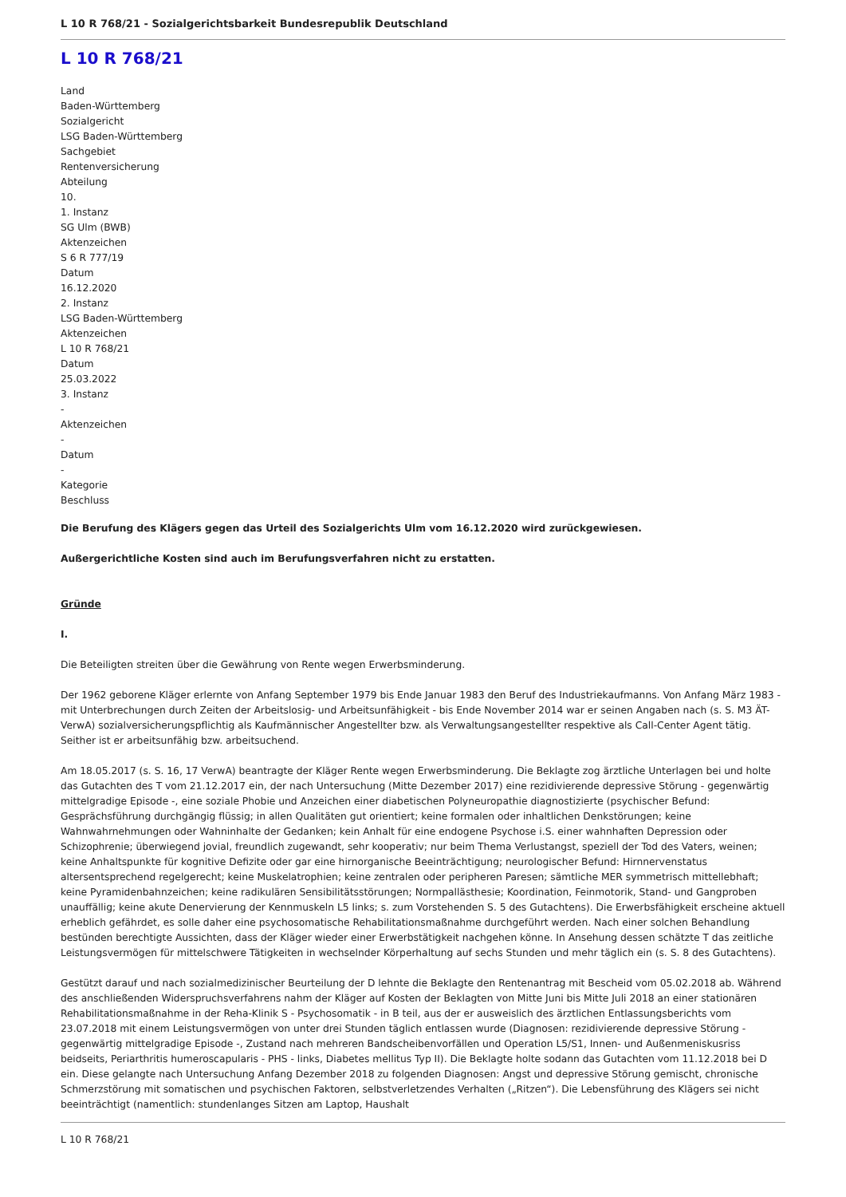L 10 R 768/21 - Sozialgerichtsbarkeit Bundesrepublik Deutschland
L 10 R 768/21
Land
Baden-Württemberg
Sozialgericht
LSG Baden-Württemberg
Sachgebiet
Rentenversicherung
Abteilung
10.
1. Instanz
SG Ulm (BWB)
Aktenzeichen
S 6 R 777/19
Datum
16.12.2020
2. Instanz
LSG Baden-Württemberg
Aktenzeichen
L 10 R 768/21
Datum
25.03.2022
3. Instanz
-
Aktenzeichen
-
Datum
-
Kategorie
Beschluss
Die Berufung des Klägers gegen das Urteil des Sozialgerichts Ulm vom 16.12.2020 wird zurückgewiesen.
Außergerichtliche Kosten sind auch im Berufungsverfahren nicht zu erstatten.
Gründe
I.
Die Beteiligten streiten über die Gewährung von Rente wegen Erwerbsminderung.
Der 1962 geborene Kläger erlernte von Anfang September 1979 bis Ende Januar 1983 den Beruf des Industriekaufmanns. Von Anfang März 1983 - mit Unterbrechungen durch Zeiten der Arbeitslosig- und Arbeitsunfähigkeit - bis Ende November 2014 war er seinen Angaben nach (s. S. M3 ÄT-VerwA) sozialversicherungspflichtig als Kaufmännischer Angestellter bzw. als Verwaltungsangestellter respektive als Call-Center Agent tätig. Seither ist er arbeitsunfähig bzw. arbeitsuchend.
Am 18.05.2017 (s. S. 16, 17 VerwA) beantragte der Kläger Rente wegen Erwerbsminderung. Die Beklagte zog ärztliche Unterlagen bei und holte das Gutachten des T vom 21.12.2017 ein, der nach Untersuchung (Mitte Dezember 2017) eine rezidivierende depressive Störung - gegenwärtig mittelgradige Episode -, eine soziale Phobie und Anzeichen einer diabetischen Polyneuropathie diagnostizierte (psychischer Befund: Gesprächsführung durchgängig flüssig; in allen Qualitäten gut orientiert; keine formalen oder inhaltlichen Denkstörungen; keine Wahnwahrnehmungen oder Wahninhalte der Gedanken; kein Anhalt für eine endogene Psychose i.S. einer wahnhaften Depression oder Schizophrenie; überwiegend jovial, freundlich zugewandt, sehr kooperativ; nur beim Thema Verlustangst, speziell der Tod des Vaters, weinen; keine Anhaltspunkte für kognitive Defizite oder gar eine hirnorganische Beeinträchtigung; neurologischer Befund: Hirnnervenstatus altersentsprechend regelgerecht; keine Muskelatrophien; keine zentralen oder peripheren Paresen; sämtliche MER symmetrisch mittellebhaft; keine Pyramidenbahnzeichen; keine radikulären Sensibilitätsstörungen; Normpallästhesie; Koordination, Feinmotorik, Stand- und Gangproben unauffällig; keine akute Denervierung der Kennmuskeln L5 links; s. zum Vorstehenden S. 5 des Gutachtens). Die Erwerbsfähigkeit erscheine aktuell erheblich gefährdet, es solle daher eine psychosomatische Rehabilitationsmaßnahme durchgeführt werden. Nach einer solchen Behandlung bestünden berechtigte Aussichten, dass der Kläger wieder einer Erwerbstätigkeit nachgehen könne. In Ansehung dessen schätzte T das zeitliche Leistungsvermögen für mittelschwere Tätigkeiten in wechselnder Körperhaltung auf sechs Stunden und mehr täglich ein (s. S. 8 des Gutachtens).
Gestützt darauf und nach sozialmedizinischer Beurteilung der D lehnte die Beklagte den Rentenantrag mit Bescheid vom 05.02.2018 ab. Während des anschließenden Widerspruchsverfahrens nahm der Kläger auf Kosten der Beklagten von Mitte Juni bis Mitte Juli 2018 an einer stationären Rehabilitationsmaßnahme in der Reha-Klinik S - Psychosomatik - in B teil, aus der er ausweislich des ärztlichen Entlassungsberichts vom 23.07.2018 mit einem Leistungsvermögen von unter drei Stunden täglich entlassen wurde (Diagnosen: rezidivierende depressive Störung - gegenwärtig mittelgradige Episode -, Zustand nach mehreren Bandscheibenvorfällen und Operation L5/S1, Innen- und Außenmeniskusriss beidseits, Periarthritis humeroscapularis - PHS - links, Diabetes mellitus Typ II). Die Beklagte holte sodann das Gutachten vom 11.12.2018 bei D ein. Diese gelangte nach Untersuchung Anfang Dezember 2018 zu folgenden Diagnosen: Angst und depressive Störung gemischt, chronische Schmerzstörung mit somatischen und psychischen Faktoren, selbstverletzendes Verhalten („Ritzen“). Die Lebensführung des Klägers sei nicht beeinträchtigt (namentlich: stundenlanges Sitzen am Laptop, Haushalt
L 10 R 768/21